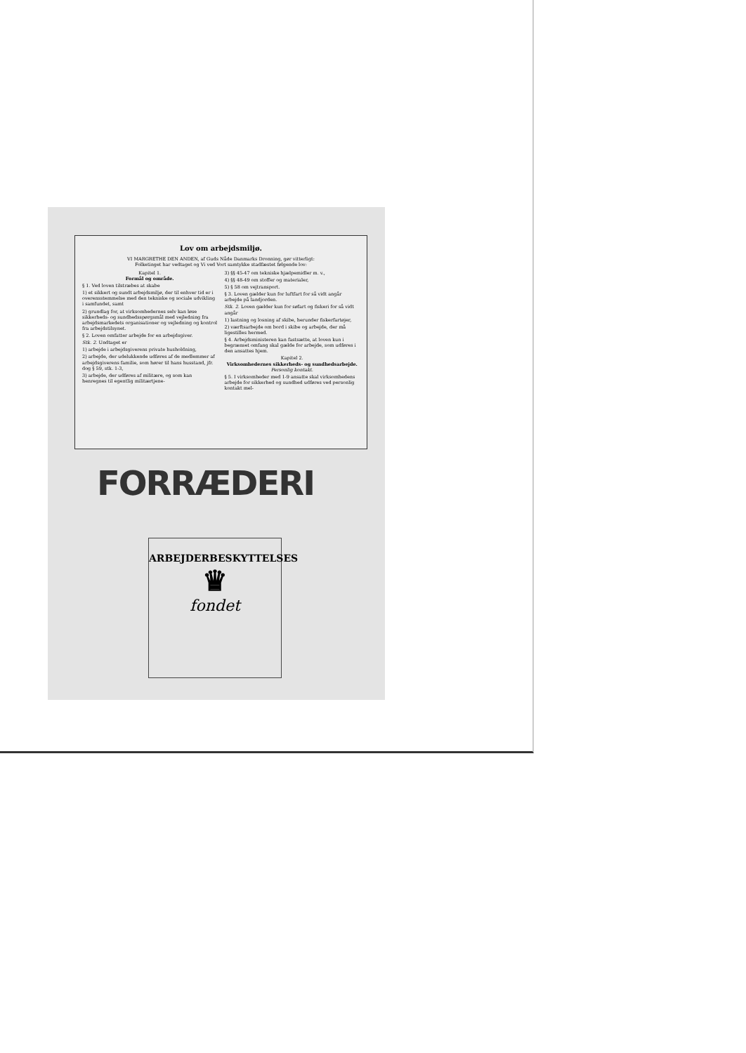Lov om arbejdsmiljø.
VI MARGRETHE DEN ANDEN, af Guds Nåde Danmarks Dronning, gør vitterligt:
Folketinget har vedtaget og Vi ved Vort samtykke stadfæstet følgende lov:
Kapitel 1.
Formål og område.
§ 1. Ved loven tilstræbes at skabe
1) et sikkert og sundt arbejdsmiljø, der til enhver tid er i overensstemmelse med den tekniske og sociale udvikling i samfundet, samt
2) grundlag for, at virksomhedernes selv kan løse sikkerheds- og sundhedsspørgsmål med vejledning fra arbejdsmarkedets organisationer og vejledning og kontrol fra arbejdstilsynet.
§ 2. Loven omfatter arbejde for en arbejdsgiver.
Stk. 2. Undtaget er
1) arbejde i arbejdsgiverens private husholdning,
2) arbejde, der udelukkende udføres af de medlemmer af arbejdsgiverens familie, som hører til hans husstand, jfr. dog § 59, stk. 1-3,
3) arbejde, der udføres af militære, og som kan henregnes til egentlig militærtjene-
3) §§ 45-47 om tekniske hjælpemidler m. v.,
4) §§ 48-49 om stoffer og materialer,
5) § 58 om vejtransport.
§ 3. Loven gælder kun for luftfart for så vidt angår arbejde på landjorden.
Stk. 2. Loven gælder kun for søfart og fiskeri for så vidt angår
1) lastning og losning af skibe, herunder fiskerfartøjer,
2) værftsarbejde om bord i skibe og arbejde, der må ligestilles hermed.
§ 4. Arbejdsministeren kan fastsætte, at loven kun i begrænset omfang skal gælde for arbejde, som udføres i den ansattes hjem.
Kapitel 2.
Virksomhedernes sikkerheds- og sundhedsarbejde.
Personlig kontakt.
§ 5. I virksomheder med 1-9 ansatte skal virksomhedens arbejde for sikkerhed og sundhed udføres ved personlig kontakt mel-
FORRÆDERI
ARBEJDERBESKYTTELSES
♛
fondet